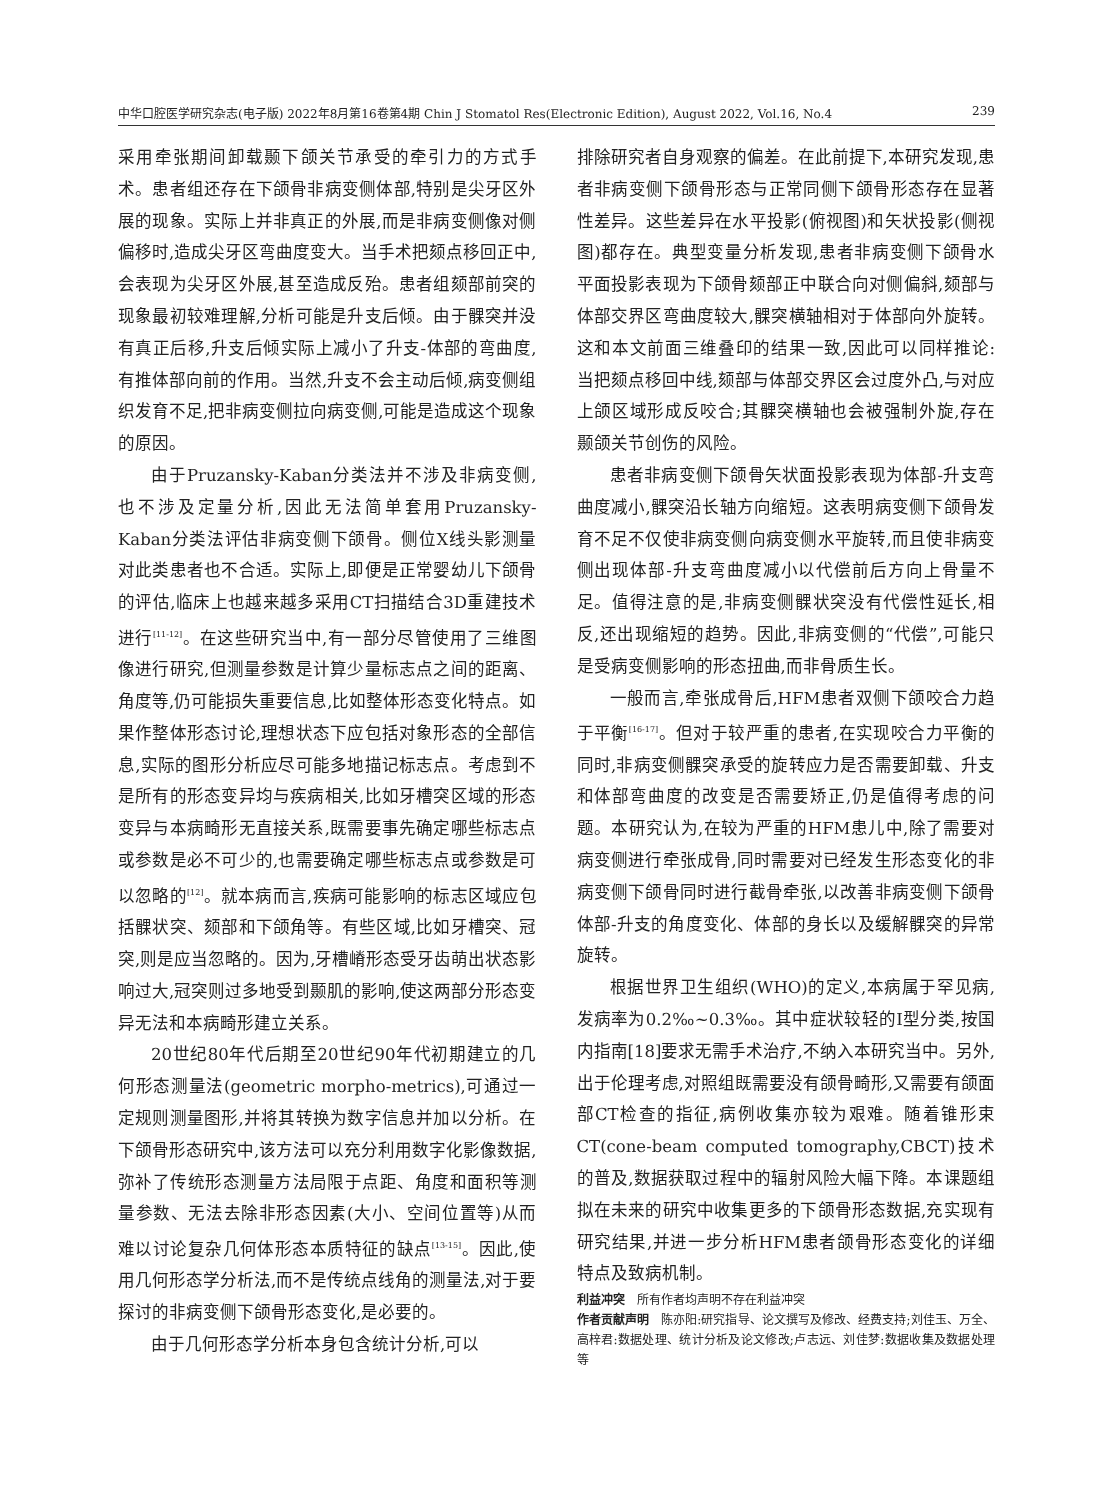中华口腔医学研究杂志(电子版) 2022年8月第16卷第4期 Chin J Stomatol Res(Electronic Edition), August 2022, Vol.16, No.4 239
采用牵张期间卸载颞下颌关节承受的牵引力的方式手术。患者组还存在下颌骨非病变侧体部,特别是尖牙区外展的现象。实际上并非真正的外展,而是非病变侧像对侧偏移时,造成尖牙区弯曲度变大。当手术把颏点移回正中,会表现为尖牙区外展,甚至造成反殆。患者组颏部前突的现象最初较难理解,分析可能是升支后倾。由于髁突并没有真正后移,升支后倾实际上减小了升支-体部的弯曲度,有推体部向前的作用。当然,升支不会主动后倾,病变侧组织发育不足,把非病变侧拉向病变侧,可能是造成这个现象的原因。
由于Pruzansky-Kaban分类法并不涉及非病变侧,也不涉及定量分析,因此无法简单套用Pruzansky-Kaban分类法评估非病变侧下颌骨。侧位X线头影测量对此类患者也不合适。实际上,即便是正常婴幼儿下颌骨的评估,临床上也越来越多采用CT扫描结合3D重建技术进行<sup>[11-12]</sup>。在这些研究当中,有一部分尽管使用了三维图像进行研究,但测量参数是计算少量标志点之间的距离、角度等,仍可能损失重要信息,比如整体形态变化特点。如果作整体形态讨论,理想状态下应包括对象形态的全部信息,实际的图形分析应尽可能多地描记标志点。考虑到不是所有的形态变异均与疾病相关,比如牙槽突区域的形态变异与本病畸形无直接关系,既需要事先确定哪些标志点或参数是必不可少的,也需要确定哪些标志点或参数是可以忽略的<sup>[12]</sup>。就本病而言,疾病可能影响的标志区域应包括髁状突、颏部和下颌角等。有些区域,比如牙槽突、冠突,则是应当忽略的。因为,牙槽嵴形态受牙齿萌出状态影响过大,冠突则过多地受到颞肌的影响,使这两部分形态变异无法和本病畸形建立关系。
20世纪80年代后期至20世纪90年代初期建立的几何形态测量法(geometric morpho-metrics),可通过一定规则测量图形,并将其转换为数字信息并加以分析。在下颌骨形态研究中,该方法可以充分利用数字化影像数据,弥补了传统形态测量方法局限于点距、角度和面积等测量参数、无法去除非形态因素(大小、空间位置等)从而难以讨论复杂几何体形态本质特征的缺点<sup>[13-15]</sup>。因此,使用几何形态学分析法,而不是传统点线角的测量法,对于要探讨的非病变侧下颌骨形态变化,是必要的。
由于几何形态学分析本身包含统计分析,可以
排除研究者自身观察的偏差。在此前提下,本研究发现,患者非病变侧下颌骨形态与正常同侧下颌骨形态存在显著性差异。这些差异在水平投影(俯视图)和矢状投影(侧视图)都存在。典型变量分析发现,患者非病变侧下颌骨水平面投影表现为下颌骨颏部正中联合向对侧偏斜,颏部与体部交界区弯曲度较大,髁突横轴相对于体部向外旋转。这和本文前面三维叠印的结果一致,因此可以同样推论:当把颏点移回中线,颏部与体部交界区会过度外凸,与对应上颌区域形成反咬合;其髁突横轴也会被强制外旋,存在颞颌关节创伤的风险。
患者非病变侧下颌骨矢状面投影表现为体部-升支弯曲度减小,髁突沿长轴方向缩短。这表明病变侧下颌骨发育不足不仅使非病变侧向病变侧水平旋转,而且使非病变侧出现体部-升支弯曲度减小以代偿前后方向上骨量不足。值得注意的是,非病变侧髁状突没有代偿性延长,相反,还出现缩短的趋势。因此,非病变侧的“代偿”,可能只是受病变侧影响的形态扭曲,而非骨质生长。
一般而言,牵张成骨后,HFM患者双侧下颌咬合力趋于平衡<sup>[16-17]</sup>。但对于较严重的患者,在实现咬合力平衡的同时,非病变侧髁突承受的旋转应力是否需要卸载、升支和体部弯曲度的改变是否需要矫正,仍是值得考虑的问题。本研究认为,在较为严重的HFM患儿中,除了需要对病变侧进行牵张成骨,同时需要对已经发生形态变化的非病变侧下颌骨同时进行截骨牵张,以改善非病变侧下颌骨体部-升支的角度变化、体部的身长以及缓解髁突的异常旋转。
根据世界卫生组织(WHO)的定义,本病属于罕见病,发病率为0.2‰~0.3‰。其中症状较轻的Ⅰ型分类,按国内指南[18]要求无需手术治疗,不纳入本研究当中。另外,出于伦理考虑,对照组既需要没有颌骨畸形,又需要有颌面部CT检查的指征,病例收集亦较为艰难。随着锥形束CT(cone-beam computed tomography,CBCT)技术的普及,数据获取过程中的辐射风险大幅下降。本课题组拟在未来的研究中收集更多的下颌骨形态数据,充实现有研究结果,并进一步分析HFM患者颌骨形态变化的详细特点及致病机制。
利益冲突　所有作者均声明不存在利益冲突
作者贡献声明　陈亦阳:研究指导、论文撰写及修改、经费支持;刘佳玉、万全、高梓君:数据处理、统计分析及论文修改;卢志远、刘佳梦:数据收集及数据处理等